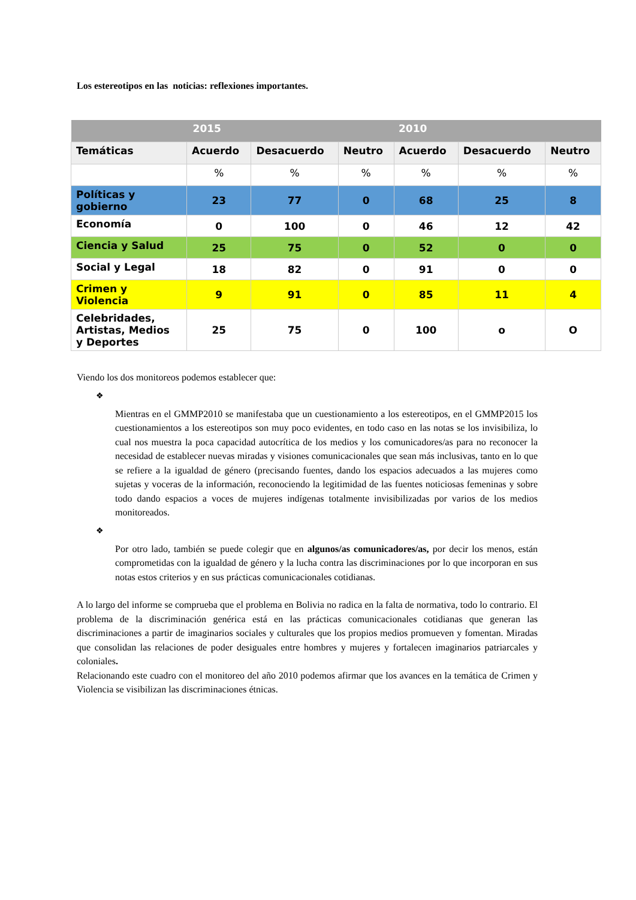Los estereotipos en las noticias: reflexiones importantes.
| | 2015 | | | 2010 | | |
| --- | --- | --- | --- | --- | --- | --- |
| Temáticas | Acuerdo | Desacuerdo | Neutro | Acuerdo | Desacuerdo | Neutro |
| | % | % | % | % | % | % |
| Políticas y gobierno | 23 | 77 | 0 | 68 | 25 | 8 |
| Economía | 0 | 100 | 0 | 46 | 12 | 42 |
| Ciencia y Salud | 25 | 75 | 0 | 52 | 0 | 0 |
| Social y Legal | 18 | 82 | 0 | 91 | 0 | 0 |
| Crimen y Violencia | 9 | 91 | 0 | 85 | 11 | 4 |
| Celebridades, Artistas, Medios y Deportes | 25 | 75 | 0 | 100 | o | O |
Viendo los dos monitoreos podemos establecer que:
❖
Mientras en el GMMP2010 se manifestaba que un cuestionamiento a los estereotipos, en el GMMP2015 los cuestionamientos a los estereotipos son muy poco evidentes, en todo caso en las notas se los invisibiliza, lo cual nos muestra la poca capacidad autocrítica de los medios y los comunicadores/as para no reconocer la necesidad de establecer nuevas miradas y visiones comunicacionales que sean más inclusivas, tanto en lo que se refiere a la igualdad de género (precisando fuentes, dando los espacios adecuados a las mujeres como sujetas y voceras de la información, reconociendo la legitimidad de las fuentes noticiosas femeninas y sobre todo dando espacios a voces de mujeres indígenas totalmente invisibilizadas por varios de los medios monitoreados.
❖
Por otro lado, también se puede colegir que en algunos/as comunicadores/as, por decir los menos, están comprometidas con la igualdad de género y la lucha contra las discriminaciones por lo que incorporan en sus notas estos criterios y en sus prácticas comunicacionales cotidianas.
A lo largo del informe se comprueba que el problema en Bolivia no radica en la falta de normativa, todo lo contrario. El problema de la discriminación genérica está en las prácticas comunicacionales cotidianas que generan las discriminaciones a partir de imaginarios sociales y culturales que los propios medios promueven y fomentan. Miradas que consolidan las relaciones de poder desiguales entre hombres y mujeres y fortalecen imaginarios patriarcales y coloniales.
Relacionando este cuadro con el monitoreo del año 2010 podemos afirmar que los avances en la temática de Crimen y Violencia se visibilizan las discriminaciones étnicas.